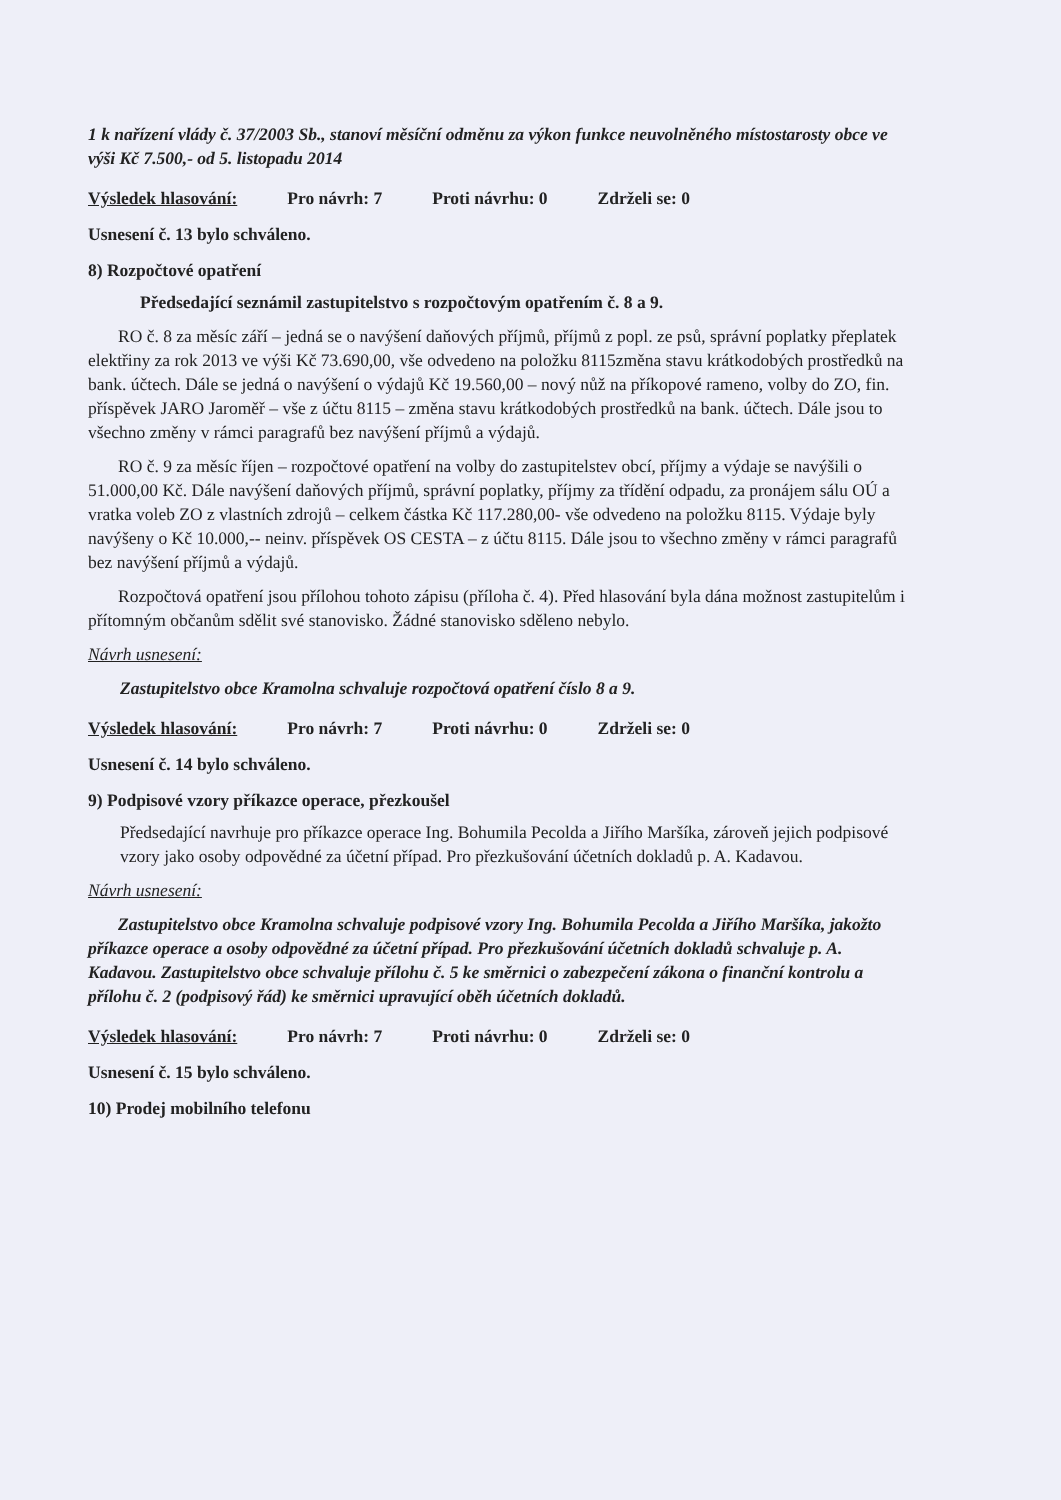1 k nařízení vlády č. 37/2003 Sb., stanoví měsíční odměnu za výkon funkce neuvolněného místostarosty obce ve výši Kč 7.500,- od 5. listopadu 2014
Výsledek hlasování: Pro návrh: 7 Proti návrhu: 0 Zdrželi se: 0
Usnesení č. 13 bylo schváleno.
8) Rozpočtové opatření
Předsedající seznámil zastupitelstvo s rozpočtovým opatřením č. 8 a 9.
RO č. 8 za měsíc září – jedná se o navýšení daňových příjmů, příjmů z popl. ze psů, správní poplatky přeplatek elektřiny za rok 2013 ve výši Kč 73.690,00, vše odvedeno na položku 8115změna stavu krátkodobých prostředků na bank. účtech. Dále se jedná o navýšení o výdajů Kč 19.560,00 – nový nůž na příkopové rameno, volby do ZO, fin. příspěvek JARO Jaroměř – vše z účtu 8115 – změna stavu krátkodobých prostředků na bank. účtech. Dále jsou to všechno změny v rámci paragrafů bez navýšení příjmů a výdajů.
RO č. 9 za měsíc říjen – rozpočtové opatření na volby do zastupitelstev obcí, příjmy a výdaje se navýšili o 51.000,00 Kč. Dále navýšení daňových příjmů, správní poplatky, příjmy za třídění odpadu, za pronájem sálu OÚ a vratka voleb ZO z vlastních zdrojů – celkem částka Kč 117.280,00- vše odvedeno na položku 8115. Výdaje byly navýšeny o Kč 10.000,-- neinv. příspěvek OS CESTA – z účtu 8115. Dále jsou to všechno změny v rámci paragrafů bez navýšení příjmů a výdajů.
Rozpočtová opatření jsou přílohou tohoto zápisu (příloha č. 4). Před hlasování byla dána možnost zastupitelům i přítomným občanům sdělit své stanovisko. Žádné stanovisko sděleno nebylo.
Návrh usnesení:
Zastupitelstvo obce Kramolna schvaluje rozpočtová opatření číslo 8 a 9.
Výsledek hlasování: Pro návrh: 7 Proti návrhu: 0 Zdrželi se: 0
Usnesení č. 14 bylo schváleno.
9) Podpisové vzory příkazce operace, přezkoušel
Předsedající navrhuje pro příkazce operace Ing. Bohumila Pecolda a Jiřího Maršíka, zároveň jejich podpisové vzory jako osoby odpovědné za účetní případ. Pro přezkušování účetních dokladů p. A. Kadavou.
Návrh usnesení:
Zastupitelstvo obce Kramolna schvaluje podpisové vzory Ing. Bohumila Pecolda a Jiřího Maršíka, jakožto příkazce operace a osoby odpovědné za účetní případ. Pro přezkušování účetních dokladů schvaluje p. A. Kadavou. Zastupitelstvo obce schvaluje přílohu č. 5 ke směrnici o zabezpečení zákona o finanční kontrolu a přílohu č. 2 (podpisový řád) ke směrnici upravující oběh účetních dokladů.
Výsledek hlasování: Pro návrh: 7 Proti návrhu: 0 Zdrželi se: 0
Usnesení č. 15 bylo schváleno.
10) Prodej mobilního telefonu